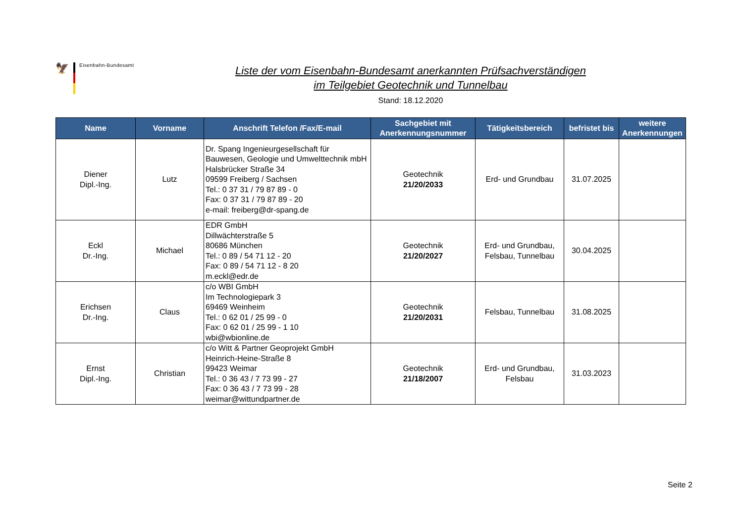🦅
Eisenbahn-Bundesamt
Liste der vom Eisenbahn-Bundesamt anerkannten Prüfsachverständigen
im Teilgebiet Geotechnik und Tunnelbau
Stand: 18.12.2020
| Name | Vorname | Anschrift Telefon /Fax/E-mail | Sachgebiet mit Anerkennungsnummer | Tätigkeitsbereich | befristet bis | weitere Anerkennungen |
| --- | --- | --- | --- | --- | --- | --- |
| Diener Dipl.-Ing. | Lutz | Dr. Spang Ingenieurgesellschaft für Bauwesen, Geologie und Umwelttechnik mbH Halsbrücker Straße 34 09599 Freiberg / Sachsen Tel.: 0 37 31 / 79 87 89 - 0 Fax: 0 37 31 / 79 87 89 - 20 e-mail: freiberg@dr-spang.de | Geotechnik 21/20/2033 | Erd- und Grundbau | 31.07.2025 | |
| Eckl Dr.-Ing. | Michael | EDR GmbH Dillwächterstraße 5 80686 München Tel.: 0 89 / 54 71 12 - 20 Fax: 0 89 / 54 71 12 - 8 20 m.eckl@edr.de | Geotechnik 21/20/2027 | Erd- und Grundbau, Felsbau, Tunnelbau | 30.04.2025 | |
| Erichsen Dr.-Ing. | Claus | c/o WBI GmbH Im Technologiepark 3 69469 Weinheim Tel.: 0 62 01 / 25 99 - 0 Fax: 0 62 01 / 25 99 - 1 10 wbi@wbionline.de | Geotechnik 21/20/2031 | Felsbau, Tunnelbau | 31.08.2025 | |
| Ernst Dipl.-Ing. | Christian | c/o Witt & Partner Geoprojekt GmbH Heinrich-Heine-Straße 8 99423 Weimar Tel.: 0 36 43 / 7 73 99 - 27 Fax: 0 36 43 / 7 73 99 - 28 weimar@wittundpartner.de | Geotechnik 21/18/2007 | Erd- und Grundbau, Felsbau | 31.03.2023 | |
Seite 2